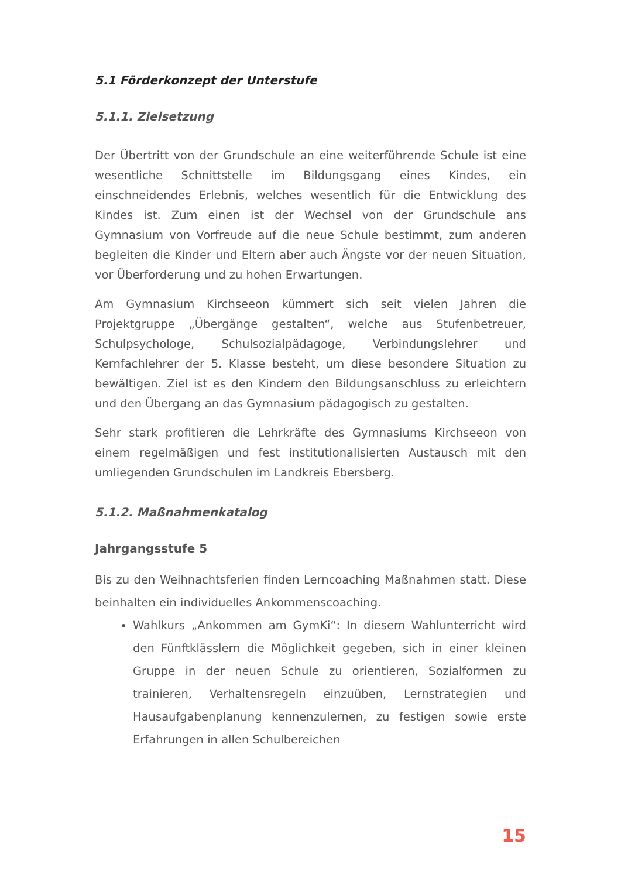5.1 Förderkonzept der Unterstufe
5.1.1. Zielsetzung
Der Übertritt von der Grundschule an eine weiterführende Schule ist eine wesentliche Schnittstelle im Bildungsgang eines Kindes, ein einschneidendes Erlebnis, welches wesentlich für die Entwicklung des Kindes ist. Zum einen ist der Wechsel von der Grundschule ans Gymnasium von Vorfreude auf die neue Schule bestimmt, zum anderen begleiten die Kinder und Eltern aber auch Ängste vor der neuen Situation, vor Überforderung und zu hohen Erwartungen.
Am Gymnasium Kirchseeon kümmert sich seit vielen Jahren die Projektgruppe „Übergänge gestalten“, welche aus Stufenbetreuer, Schulpsychologe, Schulsozialpädagoge, Verbindungslehrer und Kernfachlehrer der 5. Klasse besteht, um diese besondere Situation zu bewältigen. Ziel ist es den Kindern den Bildungsanschluss zu erleichtern und den Übergang an das Gymnasium pädagogisch zu gestalten.
Sehr stark profitieren die Lehrkräfte des Gymnasiums Kirchseeon von einem regelmäßigen und fest institutionalisierten Austausch mit den umliegenden Grundschulen im Landkreis Ebersberg.
5.1.2. Maßnahmenkatalog
Jahrgangsstufe 5
Bis zu den Weihnachtsferien finden Lerncoaching Maßnahmen statt. Diese beinhalten ein individuelles Ankommenscoaching.
Wahlkurs „Ankommen am GymKi“: In diesem Wahlunterricht wird den Fünftklässlern die Möglichkeit gegeben, sich in einer kleinen Gruppe in der neuen Schule zu orientieren, Sozialformen zu trainieren, Verhaltensregeln einzuüben, Lernstrategien und Hausaufgabenplanung kennenzulernen, zu festigen sowie erste Erfahrungen in allen Schulbereichen
15